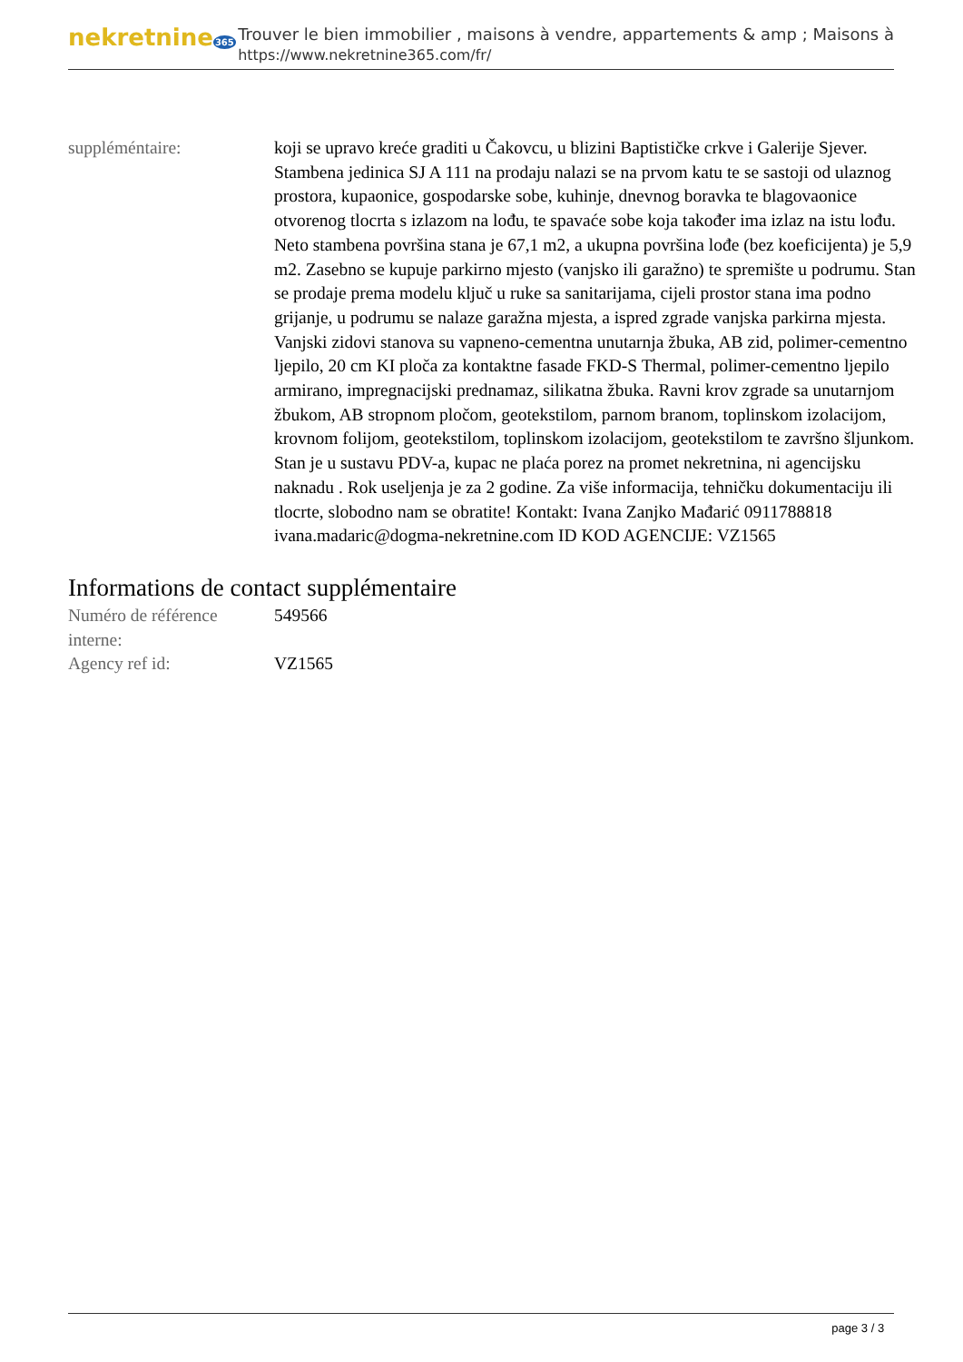nekretnine365
Trouver le bien immobilier , maisons à vendre, appartements & amp ; Maisons à
https://www.nekretnine365.com/fr/
| suppléméntaire: | koji se upravo kreće graditi u Čakovcu, u blizini Baptističke crkve i Galerije Sjever. Stambena jedinica SJ A 111 na prodaju nalazi se na prvom katu te se sastoji od ulaznog prostora, kupaonice, gospodarske sobe, kuhinje, dnevnog boravka te blagovaonice otvorenog tlocrta s izlazom na lođu, te spavaće sobe koja također ima izlaz na istu lođu. Neto stambena površina stana je 67,1 m2, a ukupna površina lođe (bez koeficijenta) je 5,9 m2. Zasebno se kupuje parkirno mjesto (vanjsko ili garažno) te spremište u podrumu. Stan se prodaje prema modelu ključ u ruke sa sanitarijama, cijeli prostor stana ima podno grijanje, u podrumu se nalaze garažna mjesta, a ispred zgrade vanjska parkirna mjesta. Vanjski zidovi stanova su vapneno-cementna unutarnja žbuka, AB zid, polimer-cementno ljepilo, 20 cm KI ploča za kontaktne fasade FKD-S Thermal, polimer-cementno ljepilo armirano, impregnacijski prednamaz, silikatna žbuka. Ravni krov zgrade sa unutarnjom žbukom, AB stropnom pločom, geotekstilom, parnom branom, toplinskom izolacijom, krovnom folijom, geotekstilom, toplinskom izolacijom, geotekstilom te završno šljunkom. Stan je u sustavu PDV-a, kupac ne plaća porez na promet nekretnina, ni agencijsku naknadu . Rok useljenja je za 2 godine. Za više informacija, tehničku dokumentaciju ili tlocrte, slobodno nam se obratite! Kontakt: Ivana Zanjko Mađarić 0911788818 ivana.madaric@dogma-nekretnine.com ID KOD AGENCIJE: VZ1565 |
Informations de contact supplémentaire
| Numéro de référence interne: | 549566 |
| Agency ref id: | VZ1565 |
page 3 / 3